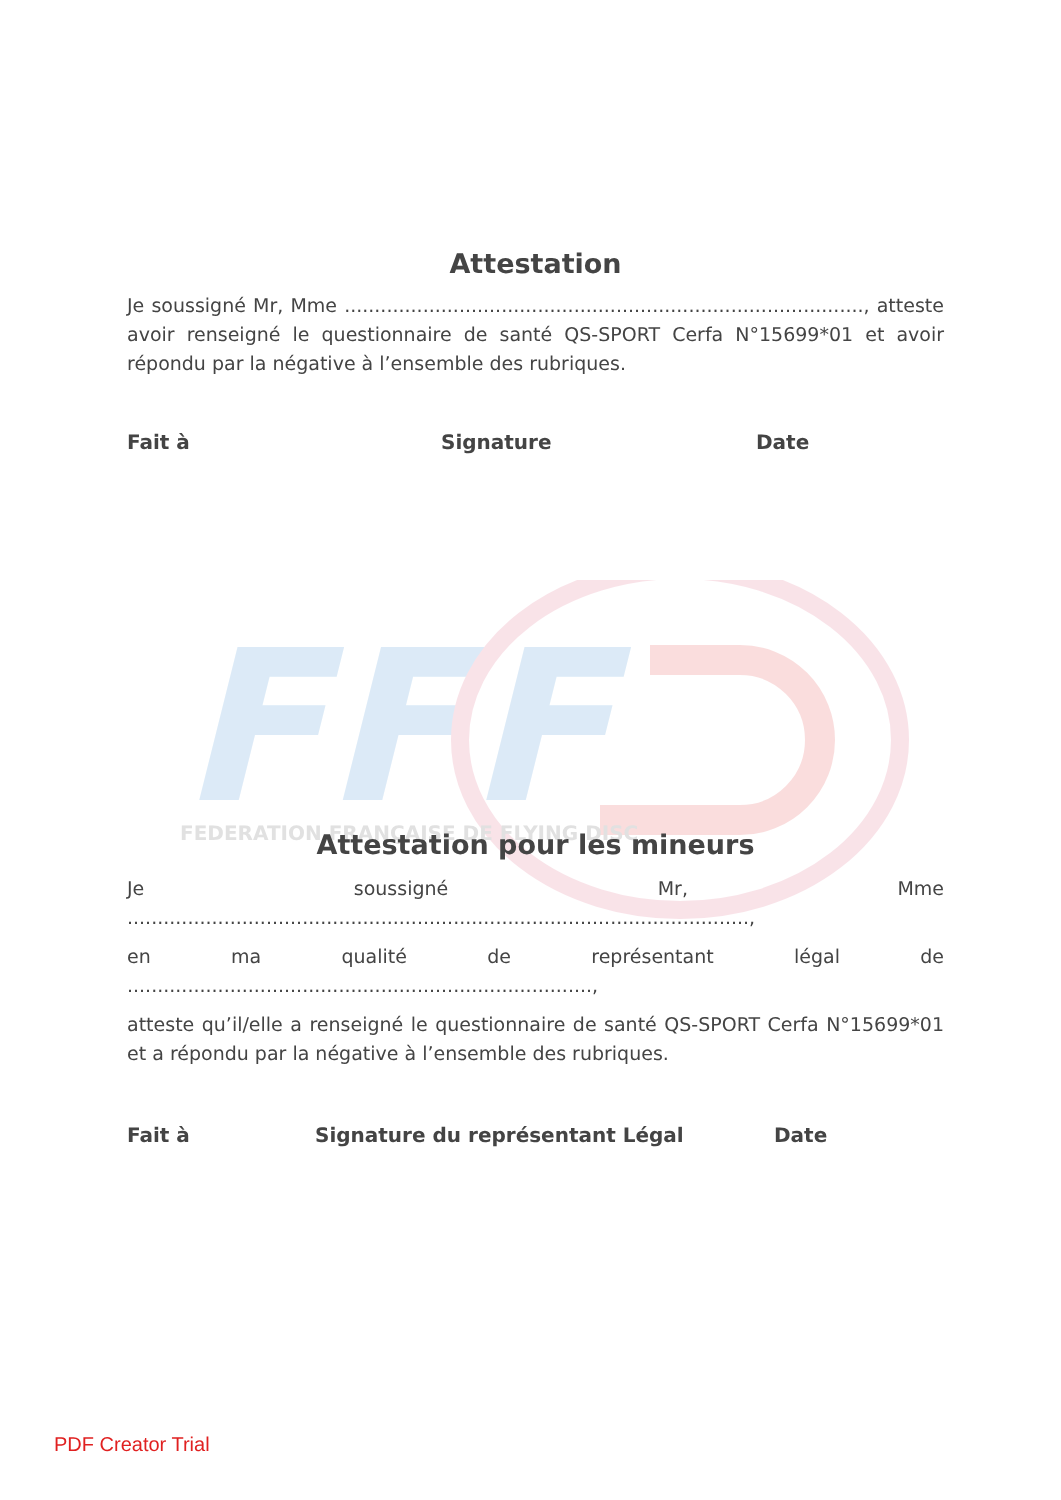FFF
FEDERATION FRANÇAISE DE FLYING DISC
Attestation
Je soussigné Mr, Mme ......................................................................................, atteste avoir renseigné le questionnaire de santé QS-SPORT Cerfa N°15699*01 et avoir répondu par la négative à l’ensemble des rubriques.
Fait à Signature Date
Attestation pour les mineurs
Je soussigné Mr, Mme .......................................................................................................,
en ma qualité de représentant légal de .............................................................................,
atteste qu’il/elle a renseigné le questionnaire de santé QS-SPORT Cerfa N°15699*01 et a répondu par la négative à l’ensemble des rubriques.
Fait à Signature du représentant Légal Date
PDF Creator Trial